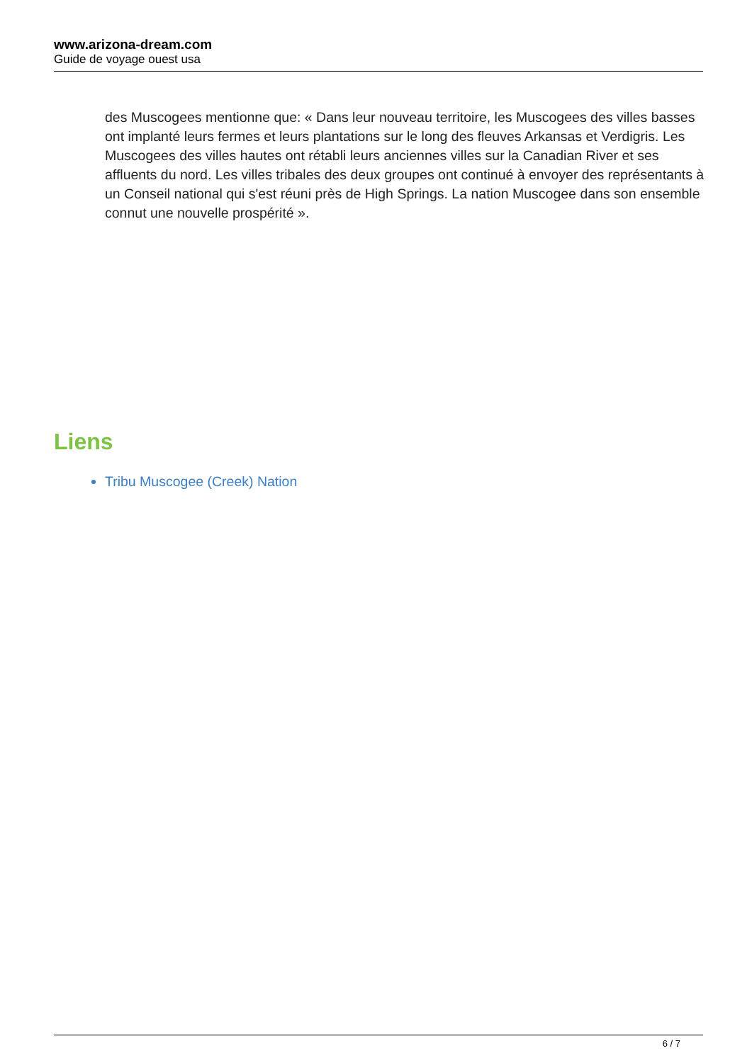www.arizona-dream.com
Guide de voyage ouest usa
des Muscogees mentionne que: « Dans leur nouveau territoire, les Muscogees des villes basses ont implanté leurs fermes et leurs plantations sur le long des fleuves Arkansas et Verdigris. Les Muscogees des villes hautes ont rétabli leurs anciennes villes sur la Canadian River et ses affluents du nord. Les villes tribales des deux groupes ont continué à envoyer des représentants à un Conseil national qui s'est réuni près de High Springs. La nation Muscogee dans son ensemble connut une nouvelle prospérité ».
Liens
Tribu Muscogee (Creek) Nation
6 / 7